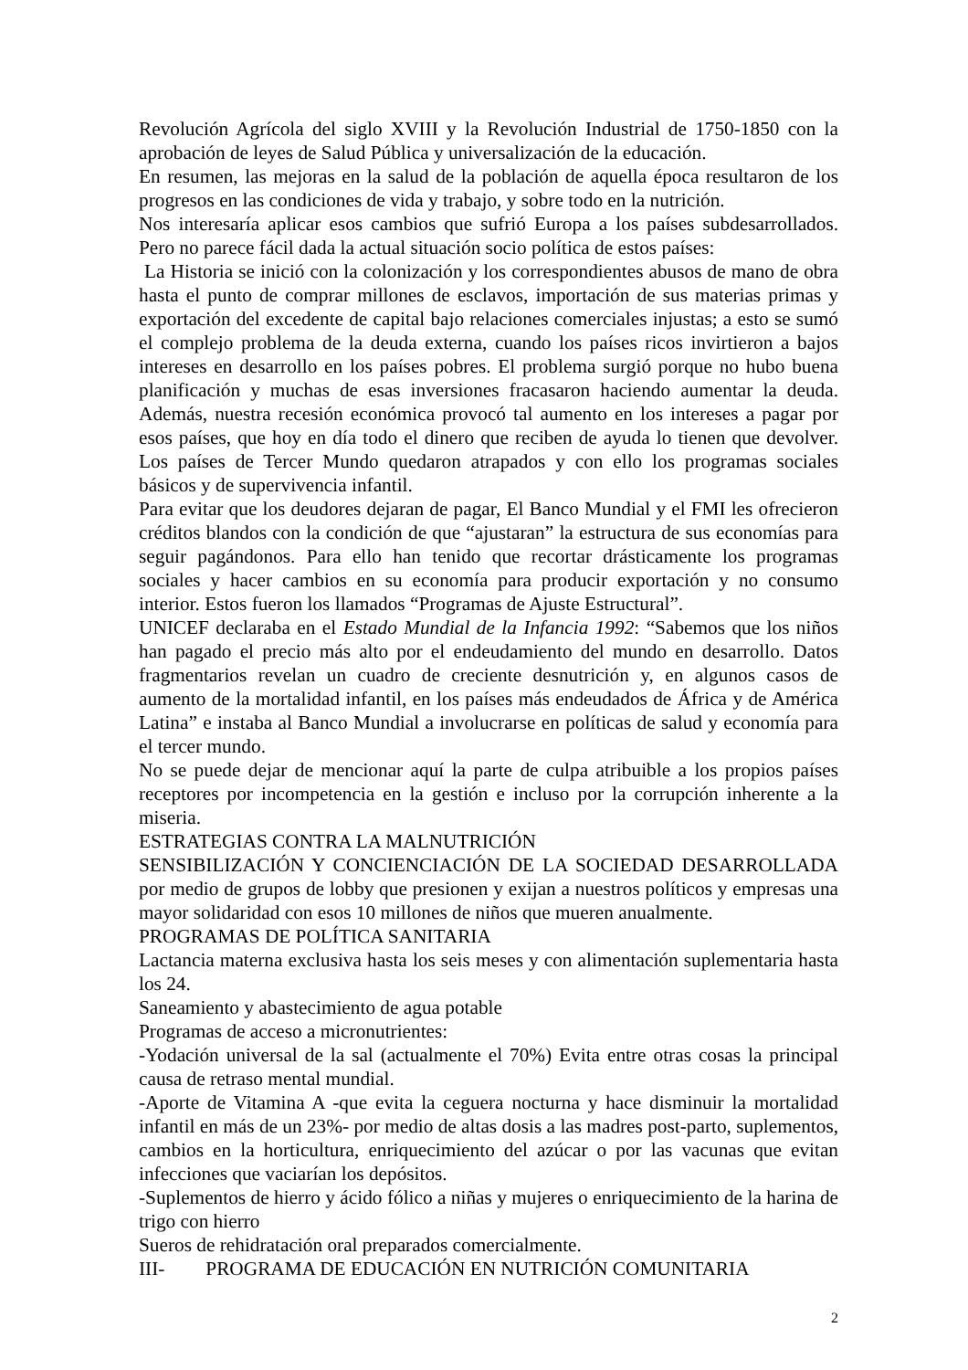Revolución Agrícola del siglo XVIII y la Revolución Industrial de 1750-1850 con la aprobación de leyes de Salud Pública y universalización de la educación.
En resumen, las mejoras en la salud de la población de aquella época resultaron de los progresos en las condiciones de vida y trabajo, y sobre todo en la nutrición.
Nos interesaría aplicar esos cambios que sufrió Europa a los países subdesarrollados. Pero no parece fácil dada la actual situación socio política de estos países:
La Historia se inició con la colonización y los correspondientes abusos de mano de obra hasta el punto de comprar millones de esclavos, importación de sus materias primas y exportación del excedente de capital bajo relaciones comerciales injustas; a esto se sumó el complejo problema de la deuda externa, cuando los países ricos invirtieron a bajos intereses en desarrollo en los países pobres. El problema surgió porque no hubo buena planificación y muchas de esas inversiones fracasaron haciendo aumentar la deuda. Además, nuestra recesión económica provocó tal aumento en los intereses a pagar por esos países, que hoy en día todo el dinero que reciben de ayuda lo tienen que devolver. Los países de Tercer Mundo quedaron atrapados y con ello los programas sociales básicos y de supervivencia infantil.
Para evitar que los deudores dejaran de pagar, El Banco Mundial y el FMI les ofrecieron créditos blandos con la condición de que “ajustaran” la estructura de sus economías para seguir pagándonos. Para ello han tenido que recortar drásticamente los programas sociales y hacer cambios en su economía para producir exportación y no consumo interior. Estos fueron los llamados “Programas de Ajuste Estructural”.
UNICEF declaraba en el Estado Mundial de la Infancia 1992: “Sabemos que los niños han pagado el precio más alto por el endeudamiento del mundo en desarrollo. Datos fragmentarios revelan un cuadro de creciente desnutrición y, en algunos casos de aumento de la mortalidad infantil, en los países más endeudados de África y de América Latina” e instaba al Banco Mundial a involucrarse en políticas de salud y economía para el tercer mundo.
No se puede dejar de mencionar aquí la parte de culpa atribuible a los propios países receptores por incompetencia en la gestión e incluso por la corrupción inherente a la miseria.
ESTRATEGIAS CONTRA LA MALNUTRICIÓN
SENSIBILIZACIÓN Y CONCIENCIACIÓN DE LA SOCIEDAD DESARROLLADA por medio de grupos de lobby que presionen y exijan a nuestros políticos y empresas una mayor solidaridad con esos 10 millones de niños que mueren anualmente.
PROGRAMAS DE POLÍTICA SANITARIA
Lactancia materna exclusiva hasta los seis meses y con alimentación suplementaria hasta los 24.
Saneamiento y abastecimiento de agua potable
Programas de acceso a micronutrientes:
-Yodación universal de la sal (actualmente el 70%) Evita entre otras cosas la principal causa de retraso mental mundial.
-Aporte de Vitamina A -que evita la ceguera nocturna y hace disminuir la mortalidad infantil en más de un 23%- por medio de altas dosis a las madres post-parto, suplementos, cambios en la horticultura, enriquecimiento del azúcar o por las vacunas que evitan infecciones que vaciarían los depósitos.
-Suplementos de hierro y ácido fólico a niñas y mujeres o enriquecimiento de la harina de trigo con hierro
Sueros de rehidratación oral preparados comercialmente.
III- PROGRAMA DE EDUCACIÓN EN NUTRICIÓN COMUNITARIA
2